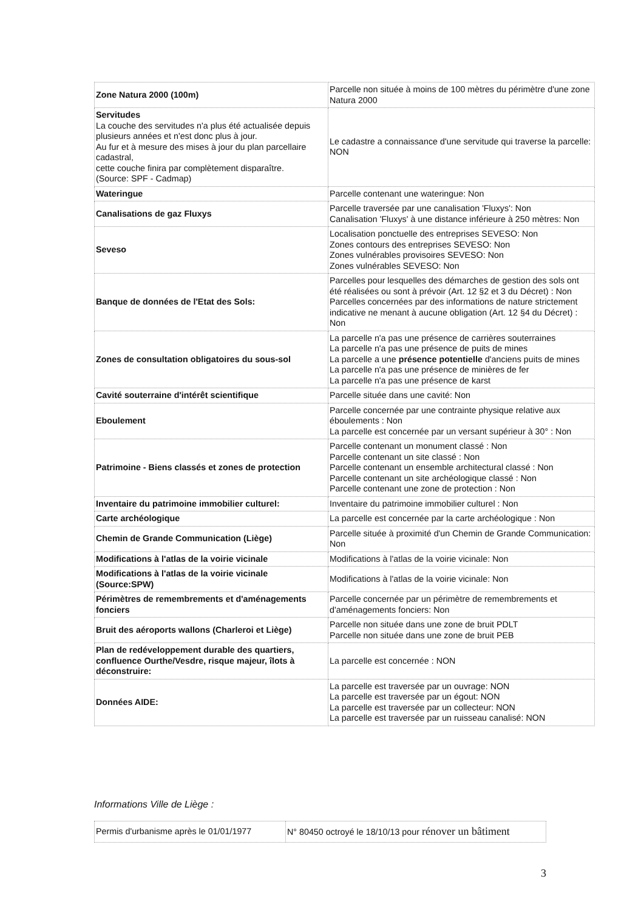| Zone Natura 2000 (100m) | Parcelle non située à moins de 100 mètres du périmètre d'une zone Natura 2000 |
| Servitudes La couche des servitudes n'a plus été actualisée depuis plusieurs années et n'est donc plus à jour. Au fur et à mesure des mises à jour du plan parcellaire cadastral, cette couche finira par complètement disparaître. (Source: SPF - Cadmap) | Le cadastre a connaissance d'une servitude qui traverse la parcelle: NON |
| Wateringue | Parcelle contenant une wateringue: Non |
| Canalisations de gaz Fluxys | Parcelle traversée par une canalisation 'Fluxys': Non Canalisation 'Fluxys' à une distance inférieure à 250 mètres: Non |
| Seveso | Localisation ponctuelle des entreprises SEVESO: Non Zones contours des entreprises SEVESO: Non Zones vulnérables provisoires SEVESO: Non Zones vulnérables SEVESO: Non |
| Banque de données de l'Etat des Sols: | Parcelles pour lesquelles des démarches de gestion des sols ont été réalisées ou sont à prévoir (Art. 12 §2 et 3 du Décret) : Non Parcelles concernées par des informations de nature strictement indicative ne menant à aucune obligation (Art. 12 §4 du Décret) : Non |
| Zones de consultation obligatoires du sous-sol | La parcelle n'a pas une présence de carrières souterraines La parcelle n'a pas une présence de puits de mines La parcelle a une présence potentielle d'anciens puits de mines La parcelle n'a pas une présence de minières de fer La parcelle n'a pas une présence de karst |
| Cavité souterraine d'intérêt scientifique | Parcelle située dans une cavité: Non |
| Eboulement | Parcelle concernée par une contrainte physique relative aux éboulements : Non La parcelle est concernée par un versant supérieur à 30° : Non |
| Patrimoine - Biens classés et zones de protection | Parcelle contenant un monument classé : Non Parcelle contenant un site classé : Non Parcelle contenant un ensemble architectural classé : Non Parcelle contenant un site archéologique classé : Non Parcelle contenant une zone de protection : Non |
| Inventaire du patrimoine immobilier culturel: | Inventaire du patrimoine immobilier culturel : Non |
| Carte archéologique | La parcelle est concernée par la carte archéologique : Non |
| Chemin de Grande Communication (Liège) | Parcelle située à proximité d'un Chemin de Grande Communication: Non |
| Modifications à l'atlas de la voirie vicinale | Modifications à l'atlas de la voirie vicinale: Non |
| Modifications à l'atlas de la voirie vicinale (Source:SPW) | Modifications à l'atlas de la voirie vicinale: Non |
| Périmètres de remembrements et d'aménagements fonciers | Parcelle concernée par un périmètre de remembrements et d'aménagements fonciers: Non |
| Bruit des aéroports wallons (Charleroi et Liège) | Parcelle non située dans une zone de bruit PDLT Parcelle non située dans une zone de bruit PEB |
| Plan de redéveloppement durable des quartiers, confluence Ourthe/Vesdre, risque majeur, îlots à déconstruire: | La parcelle est concernée : NON |
| Données AIDE: | La parcelle est traversée par un ouvrage: NON La parcelle est traversée par un égout: NON La parcelle est traversée par un collecteur: NON La parcelle est traversée par un ruisseau canalisé: NON |
Informations Ville de Liège :
| Permis d'urbanisme après le 01/01/1977 | N° 80450 octroyé le 18/10/13 pour rénover un bâtiment |
3